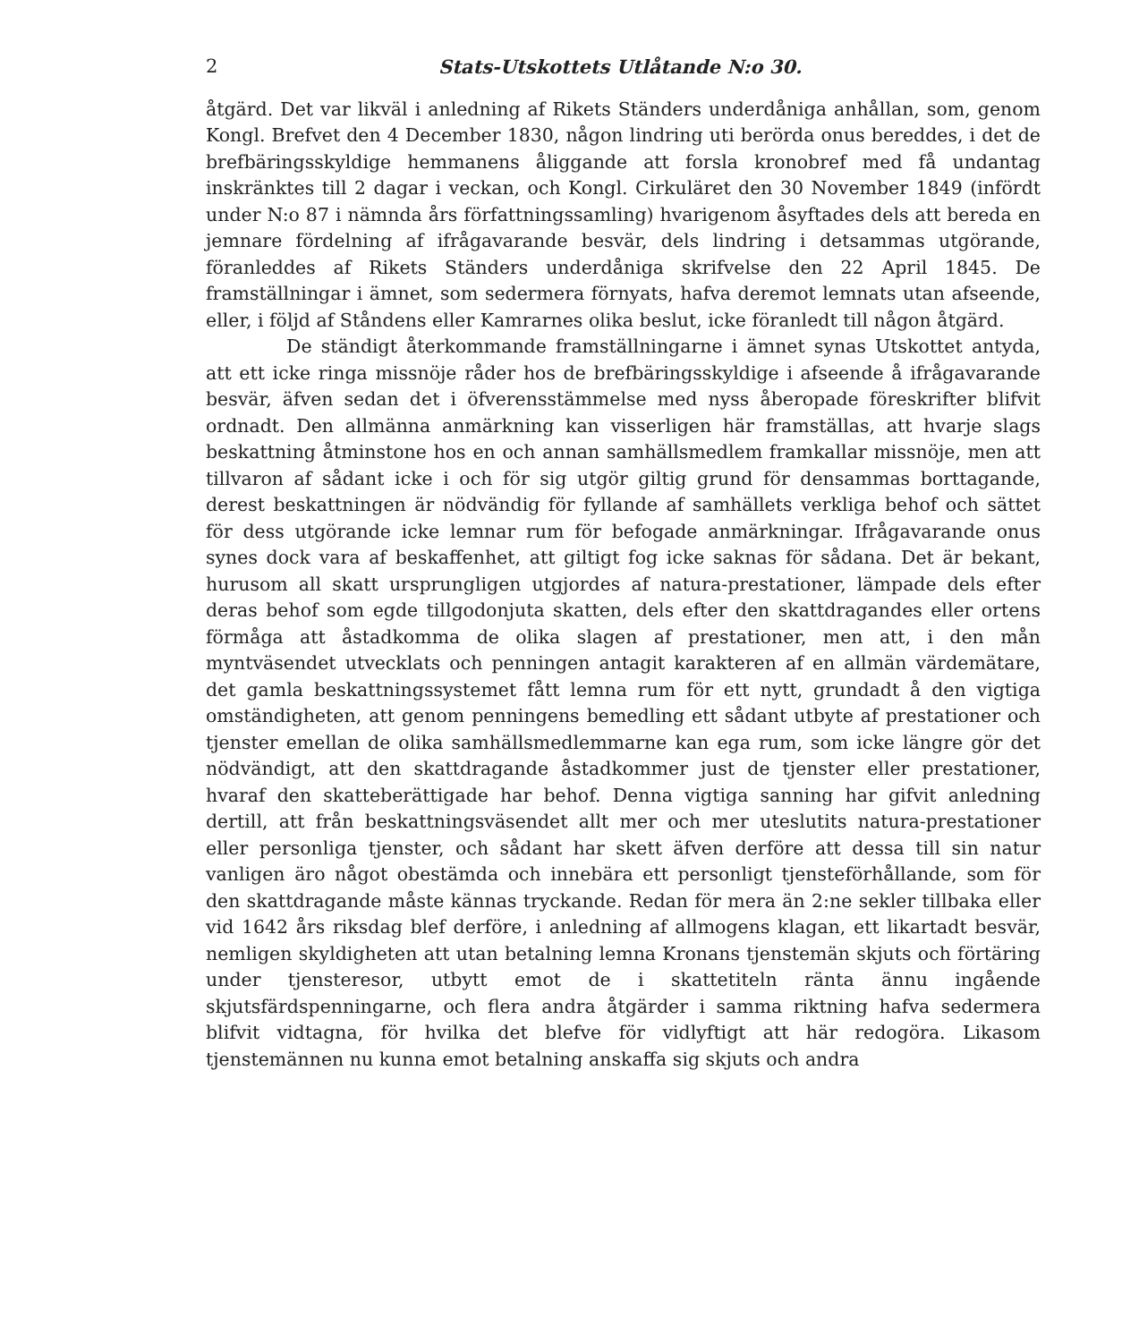2 Stats-Utskottets Utlåtande N:o 30.
åtgärd. Det var likväl i anledning af Rikets Ständers underdåniga anhållan, som, genom Kongl. Brefvet den 4 December 1830, någon lindring uti berörda onus bereddes, i det de brefbäringsskyldige hemmanens åliggande att forsla kronobref med få undantag inskränktes till 2 dagar i veckan, och Kongl. Cirkuläret den 30 November 1849 (infördt under N:o 87 i nämnda års författningssamling) hvarigenom åsyftades dels att bereda en jemnare fördelning af ifrågavarande besvär, dels lindring i detsammas utgörande, föranleddes af Rikets Ständers underdåniga skrifvelse den 22 April 1845. De framställningar i ämnet, som sedermera förnyats, hafva deremot lemnats utan afseende, eller, i följd af Ståndens eller Kamrarnes olika beslut, icke föranledt till någon åtgärd.
De ständigt återkommande framställningarne i ämnet synas Utskottet antyda, att ett icke ringa missnöje råder hos de brefbäringsskyldige i afseende å ifrågavarande besvär, äfven sedan det i öfverensstämmelse med nyss åberopade föreskrifter blifvit ordnadt. Den allmänna anmärkning kan visserligen här framställas, att hvarje slags beskattning åtminstone hos en och annan samhällsmedlem framkallar missnöje, men att tillvaron af sådant icke i och för sig utgör giltig grund för densammas borttagande, derest beskattningen är nödvändig för fyllande af samhällets verkliga behof och sättet för dess utgörande icke lemnar rum för befogade anmärkningar. Ifrågavarande onus synes dock vara af beskaffenhet, att giltigt fog icke saknas för sådana. Det är bekant, hurusom all skatt ursprungligen utgjordes af natura-prestationer, lämpade dels efter deras behof som egde tillgodonjuta skatten, dels efter den skattdragandes eller ortens förmåga att åstadkomma de olika slagen af prestationer, men att, i den mån myntväsendet utvecklats och penningen antagit karakteren af en allmän värdemätare, det gamla beskattningssystemet fått lemna rum för ett nytt, grundadt å den vigtiga omständigheten, att genom penningens bemedling ett sådant utbyte af prestationer och tjenster emellan de olika samhällsmedlemmarne kan ega rum, som icke längre gör det nödvändigt, att den skattdragande åstadkommer just de tjenster eller prestationer, hvaraf den skatteberättigade har behof. Denna vigtiga sanning har gifvit anledning dertill, att från beskattningsväsendet allt mer och mer uteslutits natura-prestationer eller personliga tjenster, och sådant har skett äfven derföre att dessa till sin natur vanligen äro något obestämda och innebära ett personligt tjensteförhållande, som för den skattdragande måste kännas tryckande. Redan för mera än 2:ne sekler tillbaka eller vid 1642 års riksdag blef derföre, i anledning af allmogens klagan, ett likartadt besvär, nemligen skyldigheten att utan betalning lemna Kronans tjenstemän skjuts och förtäring under tjensteresor, utbytt emot de i skattetiteln ränta ännu ingående skjutsfärdspenningarne, och flera andra åtgärder i samma riktning hafva sedermera blifvit vidtagna, för hvilka det blefve för vidlyftigt att här redogöra. Likasom tjenstemännen nu kunna emot betalning anskaffa sig skjuts och andra